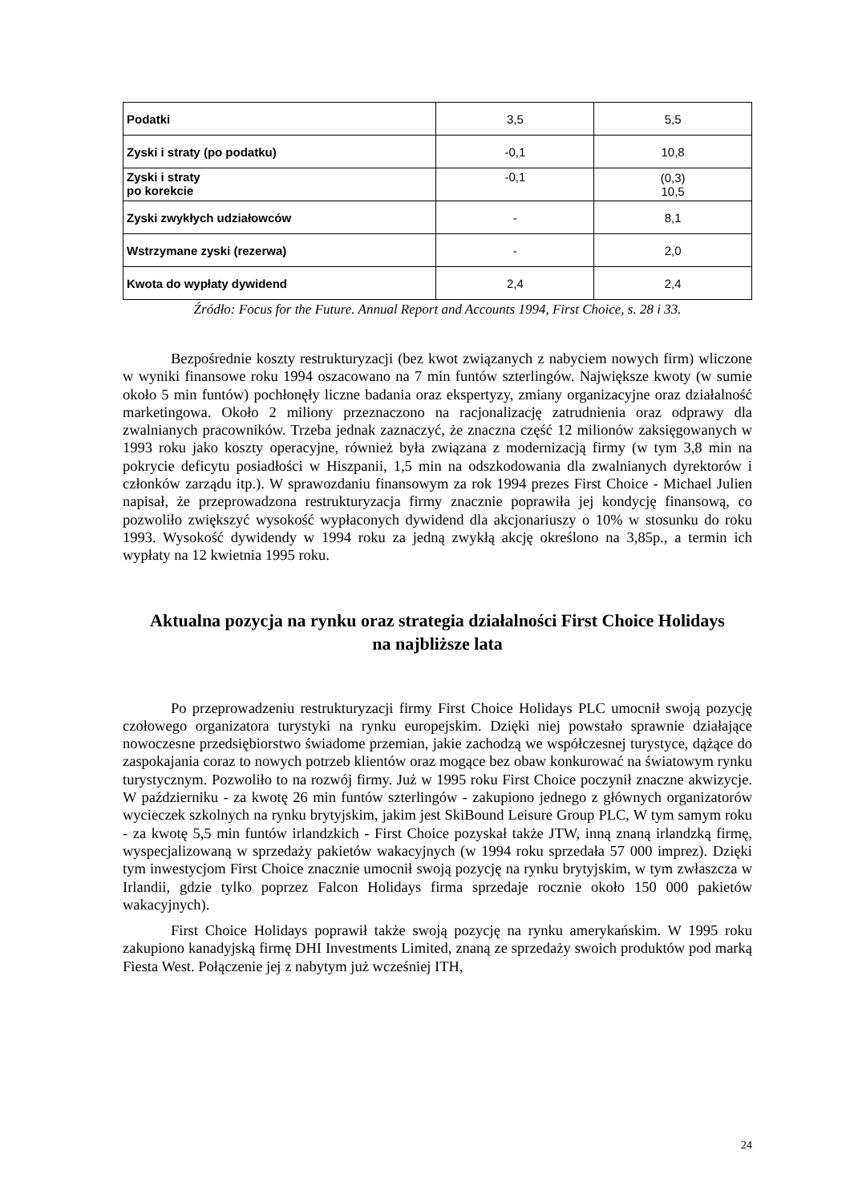| Podatki | 3,5 | 5,5 |
| Zyski i straty (po podatku) | -0,1 | 10,8 |
| Zyski i straty po korekcie | -0,1 | (0,3) 10,5 |
| Zyski zwykłych udziałowców | - | 8,1 |
| Wstrzymane zyski (rezerwa) | - | 2,0 |
| Kwota do wypłaty dywidend | 2,4 | 2,4 |
Źródło: Focus for the Future. Annual Report and Accounts 1994, First Choice, s. 28 i 33.
Bezpośrednie koszty restrukturyzacji (bez kwot związanych z nabyciem nowych firm) wliczone w wyniki finansowe roku 1994 oszacowano na 7 min funtów szterlingów. Największe kwoty (w sumie około 5 min funtów) pochłonęły liczne badania oraz ekspertyzy, zmiany organizacyjne oraz działalność marketingowa. Około 2 miliony przeznaczono na racjonalizację zatrudnienia oraz odprawy dla zwalnianych pracowników. Trzeba jednak zaznaczyć, że znaczna część 12 milionów zaksięgowanych w 1993 roku jako koszty operacyjne, również była związana z modernizacją firmy (w tym 3,8 min na pokrycie deficytu posiadłości w Hiszpanii, 1,5 min na odszkodowania dla zwalnianych dyrektorów i członków zarządu itp.). W sprawozdaniu finansowym za rok 1994 prezes First Choice - Michael Julien napisał, że przeprowadzona restrukturyzacja firmy znacznie poprawiła jej kondycję finansową, co pozwoliło zwiększyć wysokość wypłaconych dywidend dla akcjonariuszy o 10% w stosunku do roku 1993. Wysokość dywidendy w 1994 roku za jedną zwykłą akcję określono na 3,85p., a termin ich wypłaty na 12 kwietnia 1995 roku.
Aktualna pozycja na rynku oraz strategia działalności First Choice Holidays na najbliższe lata
Po przeprowadzeniu restrukturyzacji firmy First Choice Holidays PLC umocnił swoją pozycję czołowego organizatora turystyki na rynku europejskim. Dzięki niej powstało sprawnie działające nowoczesne przedsiębiorstwo świadome przemian, jakie zachodzą we współczesnej turystyce, dążące do zaspokajania coraz to nowych potrzeb klientów oraz mogące bez obaw konkurować na światowym rynku turystycznym. Pozwoliło to na rozwój firmy. Już w 1995 roku First Choice poczynił znaczne akwizycje. W październiku - za kwotę 26 min funtów szterlingów - zakupiono jednego z głównych organizatorów wycieczek szkolnych na rynku brytyjskim, jakim jest SkiBound Leisure Group PLC, W tym samym roku - za kwotę 5,5 min funtów irlandzkich - First Choice pozyskał także JTW, inną znaną irlandzką firmę, wyspecjalizowaną w sprzedaży pakietów wakacyjnych (w 1994 roku sprzedała 57 000 imprez). Dzięki tym inwestycjom First Choice znacznie umocnił swoją pozycję na rynku brytyjskim, w tym zwłaszcza w Irlandii, gdzie tylko poprzez Falcon Holidays firma sprzedaje rocznie około 150 000 pakietów wakacyjnych).
First Choice Holidays poprawił także swoją pozycję na rynku amerykańskim. W 1995 roku zakupiono kanadyjską firmę DHI Investments Limited, znaną ze sprzedaży swoich produktów pod marką Fiesta West. Połączenie jej z nabytym już wcześniej ITH,
24